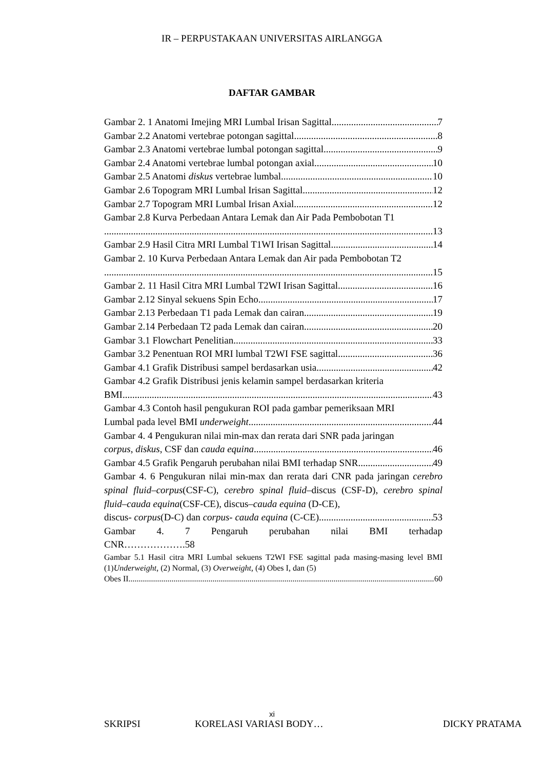IR – PERPUSTAKAAN UNIVERSITAS AIRLANGGA
DAFTAR GAMBAR
Gambar 2. 1 Anatomi Imejing MRI Lumbal Irisan Sagittal 7
Gambar 2.2 Anatomi vertebrae potongan sagittal 8
Gambar 2.3 Anatomi vertebrae lumbal potongan sagittal 9
Gambar 2.4 Anatomi vertebrae lumbal potongan axial 10
Gambar 2.5 Anatomi diskus vertebrae lumbal 10
Gambar 2.6 Topogram MRI Lumbal Irisan Sagittal 12
Gambar 2.7 Topogram MRI Lumbal Irisan Axial 12
Gambar 2.8 Kurva Perbedaan Antara Lemak dan Air Pada Pembobotan T1
13
Gambar 2.9 Hasil Citra MRI Lumbal T1WI Irisan Sagittal 14
Gambar 2. 10 Kurva Perbedaan Antara Lemak dan Air pada Pembobotan T2
15
Gambar 2. 11 Hasil Citra MRI Lumbal T2WI Irisan Sagittal 16
Gambar 2.12 Sinyal sekuens Spin Echo 17
Gambar 2.13 Perbedaan T1 pada Lemak dan cairan 19
Gambar 2.14 Perbedaan T2 pada Lemak dan cairan 20
Gambar 3.1 Flowchart Penelitian 33
Gambar 3.2 Penentuan ROI MRI lumbal T2WI FSE sagittal 36
Gambar 4.1 Grafik Distribusi sampel berdasarkan usia 42
Gambar 4.2 Grafik Distribusi jenis kelamin sampel berdasarkan kriteria
BMI 43
Gambar 4.3 Contoh hasil pengukuran ROI pada gambar pemeriksaan MRI
Lumbal pada level BMI underweight 44
Gambar 4. 4 Pengukuran nilai min-max dan rerata dari SNR pada jaringan
corpus, diskus, CSF dan cauda equina 46
Gambar 4.5 Grafik Pengaruh perubahan nilai BMI terhadap SNR 49
Gambar 4. 6 Pengukuran nilai min-max dan rerata dari CNR pada jaringan cerebro spinal fluid–corpus(CSF-C), cerebro spinal fluid–discus (CSF-D), cerebro spinal fluid–cauda equina(CSF-CE), discus–cauda equina (D-CE),
discus- corpus(D-C) dan corpus- cauda equina (C-CE) 53
Gambar 4. 7 Pengaruh perubahan nilai BMI terhadap
CNR……………….58
Gambar 5.1 Hasil citra MRI Lumbal sekuens T2WI FSE sagittal pada masing-masing level BMI (1)Underweight, (2) Normal, (3) Overweight, (4) Obes I, dan (5)
Obes II 60
xi
SKRIPSI KORELASI VARIASI BODY… DICKY PRATAMA